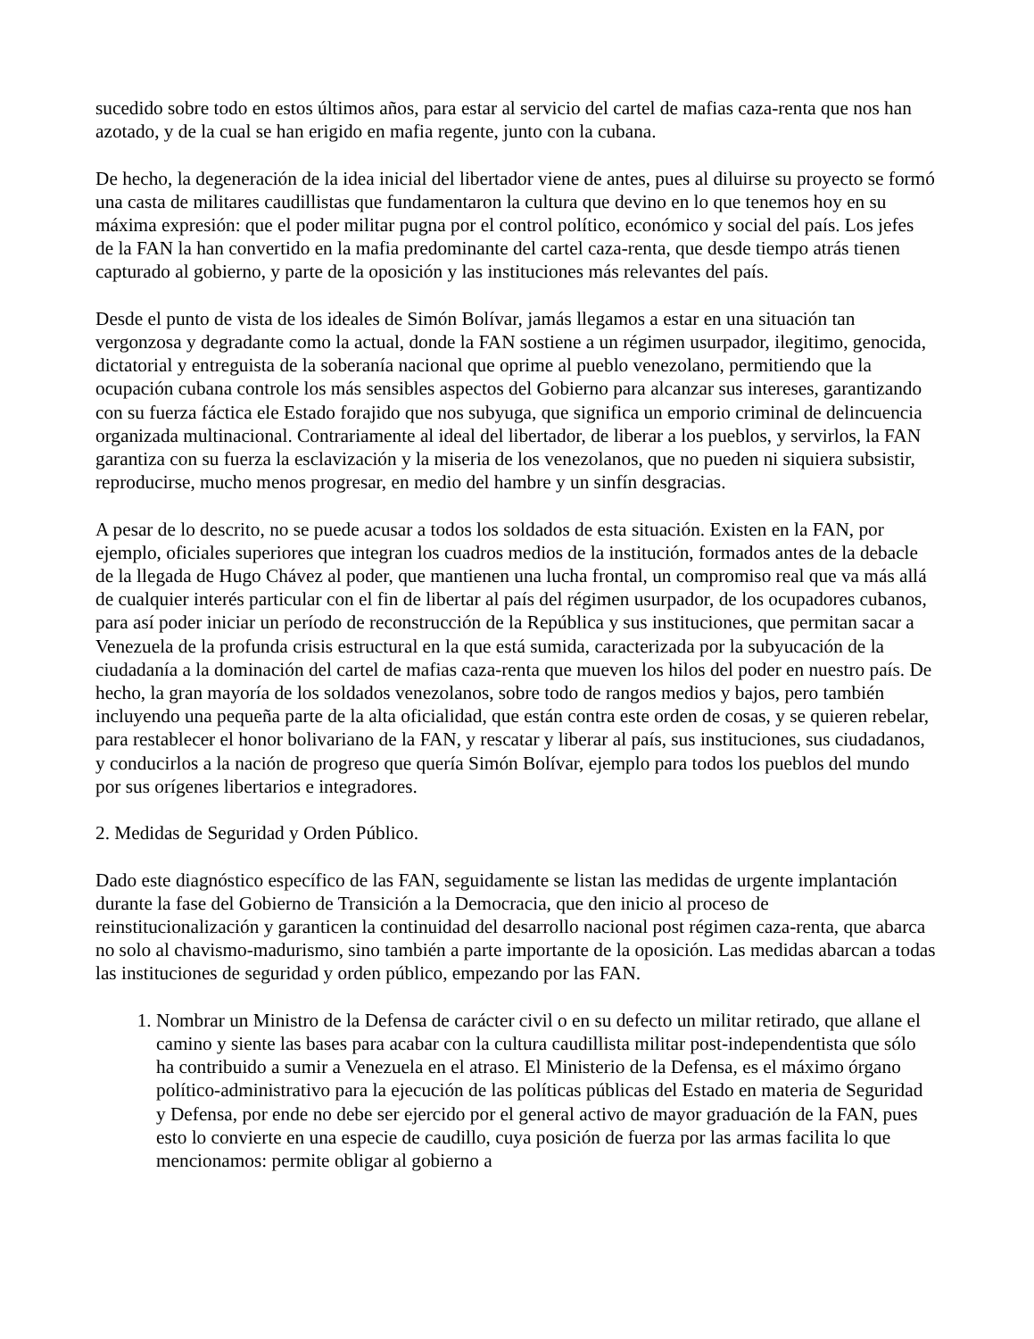sucedido sobre todo en estos últimos años, para estar al servicio del cartel de mafias caza-renta que nos han azotado, y de la cual se han erigido en mafia regente, junto con la cubana.
De hecho, la degeneración de la idea inicial del libertador viene de antes, pues al diluirse su proyecto se formó una casta de militares caudillistas que fundamentaron la cultura que devino en lo que tenemos hoy en su máxima expresión: que el poder militar pugna por el control político, económico y social del país. Los jefes de la FAN la han convertido en la mafia predominante del cartel caza-renta, que desde tiempo atrás tienen capturado al gobierno, y parte de la oposición y las instituciones más relevantes del país.
Desde el punto de vista de los ideales de Simón Bolívar, jamás llegamos a estar en una situación tan vergonzosa y degradante como la actual, donde la FAN sostiene a un régimen usurpador, ilegitimo, genocida, dictatorial y entreguista de la soberanía nacional que oprime al pueblo venezolano, permitiendo que la ocupación cubana controle los más sensibles aspectos del Gobierno para alcanzar sus intereses, garantizando con su fuerza fáctica ele Estado forajido que nos subyuga, que significa un emporio criminal de delincuencia organizada multinacional. Contrariamente al ideal del libertador, de liberar a los pueblos, y servirlos, la FAN garantiza con su fuerza la esclavización y la miseria de los venezolanos, que no pueden ni siquiera subsistir, reproducirse, mucho menos progresar, en medio del hambre y un sinfín desgracias.
A pesar de lo descrito, no se puede acusar a todos los soldados de esta situación. Existen en la FAN, por ejemplo, oficiales superiores que integran los cuadros medios de la institución, formados antes de la debacle de la llegada de Hugo Chávez al poder, que mantienen una lucha frontal, un compromiso real que va más allá de cualquier interés particular con el fin de libertar al país del régimen usurpador, de los ocupadores cubanos, para así poder iniciar un período de reconstrucción de la República y sus instituciones, que permitan sacar a Venezuela de la profunda crisis estructural en la que está sumida, caracterizada por la subyucación de la ciudadanía a la dominación del cartel de mafias caza-renta que mueven los hilos del poder en nuestro país. De hecho, la gran mayoría de los soldados venezolanos, sobre todo de rangos medios y bajos, pero también incluyendo una pequeña parte de la alta oficialidad, que están contra este orden de cosas, y se quieren rebelar, para restablecer el honor bolivariano de la FAN, y rescatar y liberar al país, sus instituciones, sus ciudadanos, y conducirlos a la nación de progreso que quería Simón Bolívar, ejemplo para todos los pueblos del mundo por sus orígenes libertarios e integradores.
2. Medidas de Seguridad y Orden Público.
Dado este diagnóstico específico de las FAN, seguidamente se listan las medidas de urgente implantación durante la fase del Gobierno de Transición a la Democracia, que den inicio al proceso de reinstitucionalización y garanticen la continuidad del desarrollo nacional post régimen caza-renta, que abarca no solo al chavismo-madurismo, sino también a parte importante de la oposición. Las medidas abarcan a todas las instituciones de seguridad y orden público, empezando por las FAN.
1. Nombrar un Ministro de la Defensa de carácter civil o en su defecto un militar retirado, que allane el camino y siente las bases para acabar con la cultura caudillista militar post-independentista que sólo ha contribuido a sumir a Venezuela en el atraso. El Ministerio de la Defensa, es el máximo órgano político-administrativo para la ejecución de las políticas públicas del Estado en materia de Seguridad y Defensa, por ende no debe ser ejercido por el general activo de mayor graduación de la FAN, pues esto lo convierte en una especie de caudillo, cuya posición de fuerza por las armas facilita lo que mencionamos: permite obligar al gobierno a